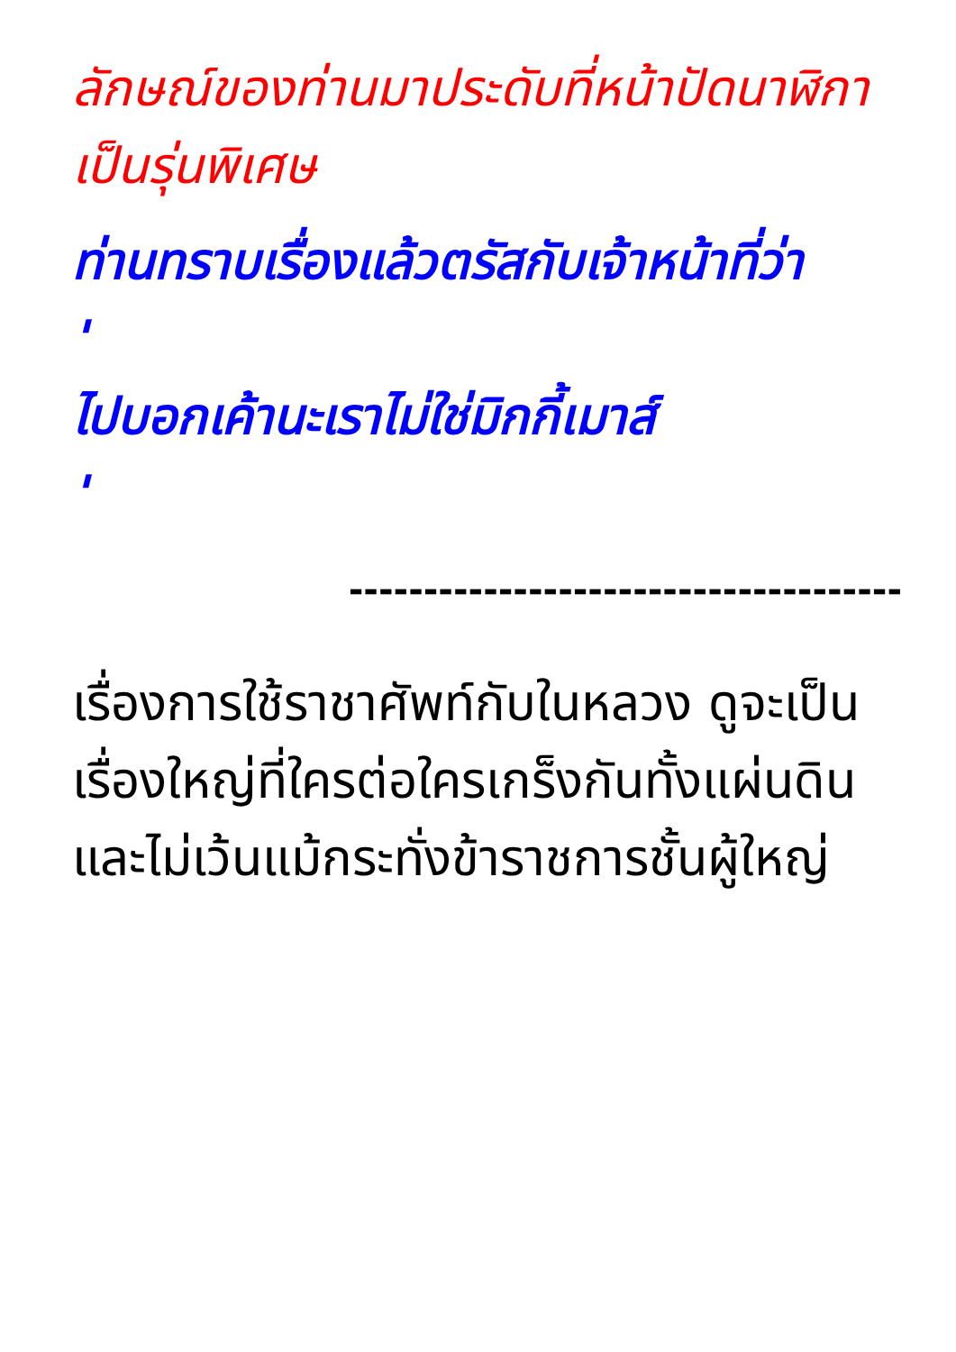ลักษณ์ของท่านมาประดับที่หน้าปัดนาฬิกาเป็นรุ่นพิเศษ
ท่านทราบเรื่องแล้วตรัสกับเจ้าหน้าที่ว่า
'
ไปบอกเค้านะเราไม่ใช่มิกกี้เมาส์
'
-------------------------------------
เรื่องการใช้ราชาศัพท์กับในหลวง ดูจะเป็นเรื่องใหญ่ที่ใครต่อใครเกร็งกันทั้งแผ่นดิน
และไม่เว้นแม้กระทั่งข้าราชการชั้นผู้ใหญ่